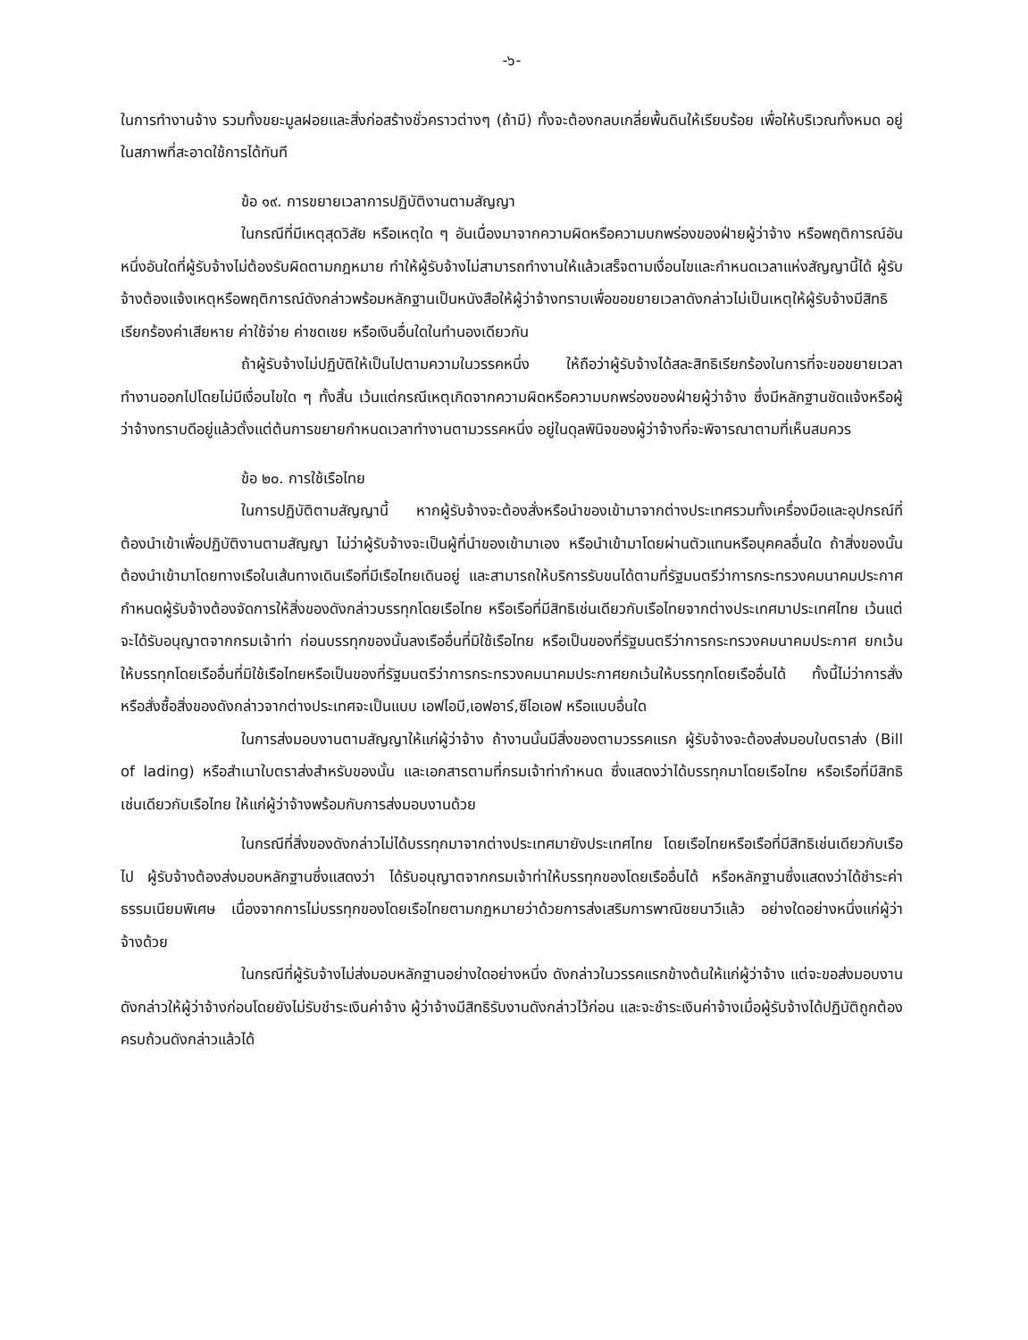-๖-
ในการทำงานจ้าง รวมทั้งขยะมูลฝอยและสิ่งก่อสร้างชั่วคราวต่างๆ (ถ้ามี) ทั้งจะต้องกลบเกลี่ยพื้นดินให้เรียบร้อย เพื่อให้บริเวณทั้งหมด อยู่ในสภาพที่สะอาดใช้การได้ทันที
ข้อ ๑๙. การขยายเวลาการปฏิบัติงานตามสัญญา
ในกรณีที่มีเหตุสุดวิสัย หรือเหตุใด ๆ อันเนื่องมาจากความผิดหรือความบกพร่องของฝ่ายผู้ว่าจ้าง หรือพฤติการณ์อันหนึ่งอันใดที่ผู้รับจ้างไม่ต้องรับผิดตามกฎหมาย ทำให้ผู้รับจ้างไม่สามารถทำงานให้แล้วเสร็จตามเงื่อนไขและกำหนดเวลาแห่งสัญญานี้ได้ ผู้รับจ้างต้องแจ้งเหตุหรือพฤติการณ์ดังกล่าวพร้อมหลักฐานเป็นหนังสือให้ผู้ว่าจ้างทราบเพื่อขอขยายเวลาดังกล่าวไม่เป็นเหตุให้ผู้รับจ้างมีสิทธิเรียกร้องค่าเสียหาย ค่าใช้จ่าย ค่าชดเชย หรือเงินอื่นใดในทำนองเดียวกัน
ถ้าผู้รับจ้างไม่ปฏิบัติให้เป็นไปตามความในวรรคหนึ่ง ให้ถือว่าผู้รับจ้างได้สละสิทธิเรียกร้องในการที่จะขอขยายเวลาทำงานออกไปโดยไม่มีเงื่อนไขใด ๆ ทั้งสิ้น เว้นแต่กรณีเหตุเกิดจากความผิดหรือความบกพร่องของฝ่ายผู้ว่าจ้าง ซึ่งมีหลักฐานชัดแจ้งหรือผู้ว่าจ้างทราบดีอยู่แล้วตั้งแต่ต้นการขยายกำหนดเวลาทำงานตามวรรคหนึ่ง อยู่ในดุลพินิจของผู้ว่าจ้างที่จะพิจารณาตามที่เห็นสมควร
ข้อ ๒๐. การใช้เรือไทย
ในการปฏิบัติตามสัญญานี้ หากผู้รับจ้างจะต้องสั่งหรือนำของเข้ามาจากต่างประเทศรวมทั้งเครื่องมือและอุปกรณ์ที่ต้องนำเข้าเพื่อปฏิบัติงานตามสัญญา ไม่ว่าผู้รับจ้างจะเป็นผู้ที่นำของเข้ามาเอง หรือนำเข้ามาโดยผ่านตัวแทนหรือบุคคลอื่นใด ถ้าสิ่งของนั้นต้องนำเข้ามาโดยทางเรือในเส้นทางเดินเรือที่มีเรือไทยเดินอยู่ และสามารถให้บริการรับขนได้ตามที่รัฐมนตรีว่าการกระทรวงคมนาคมประกาศกำหนดผู้รับจ้างต้องจัดการให้สิ่งของดังกล่าวบรรทุกโดยเรือไทย หรือเรือที่มีสิทธิเช่นเดียวกับเรือไทยจากต่างประเทศมาประเทศไทย เว้นแต่จะได้รับอนุญาตจากกรมเจ้าท่า ก่อนบรรทุกของนั้นลงเรืออื่นที่มิใช้เรือไทย หรือเป็นของที่รัฐมนตรีว่าการกระทรวงคมนาคมประกาศ ยกเว้นให้บรรทุกโดยเรืออื่นที่มิใช้เรือไทยหรือเป็นของที่รัฐมนตรีว่าการกระทรวงคมนาคมประกาศยกเว้นให้บรรทุกโดยเรืออื่นได้ ทั้งนี้ไม่ว่าการสั่งหรือสั่งซื้อสิ่งของดังกล่าวจากต่างประเทศจะเป็นแบบ เอฟไอบี,เอฟอาร์,ซีไอเอฟ หรือแบบอื่นใด
ในการส่งมอบงานตามสัญญาให้แก่ผู้ว่าจ้าง ถ้างานนั้นมีสิ่งของตามวรรคแรก ผู้รับจ้างจะต้องส่งมอบใบตราส่ง (Bill of lading) หรือสำเนาใบตราส่งสำหรับของนั้น และเอกสารตามที่กรมเจ้าท่ากำหนด ซึ่งแสดงว่าได้บรรทุกมาโดยเรือไทย หรือเรือที่มีสิทธิเช่นเดียวกับเรือไทย ให้แก่ผู้ว่าจ้างพร้อมกับการส่งมอบงานด้วย
ในกรณีที่สิ่งของดังกล่าวไม่ได้บรรทุกมาจากต่างประเทศมายังประเทศไทย โดยเรือไทยหรือเรือที่มีสิทธิเช่นเดียวกับเรือไป ผู้รับจ้างต้องส่งมอบหลักฐานซึ่งแสดงว่า ได้รับอนุญาตจากกรมเจ้าท่าให้บรรทุกของโดยเรืออื่นได้ หรือหลักฐานซึ่งแสดงว่าได้ชำระค่าธรรมเนียมพิเศษ เนื่องจากการไม่บรรทุกของโดยเรือไทยตามกฎหมายว่าด้วยการส่งเสริมการพาณิชยนาวีแล้ว อย่างใดอย่างหนึ่งแก่ผู้ว่าจ้างด้วย
ในกรณีที่ผู้รับจ้างไม่ส่งมอบหลักฐานอย่างใดอย่างหนึ่ง ดังกล่าวในวรรคแรกข้างต้นให้แก่ผู้ว่าจ้าง แต่จะขอส่งมอบงานดังกล่าวให้ผู้ว่าจ้างก่อนโดยยังไม่รับชำระเงินค่าจ้าง ผู้ว่าจ้างมีสิทธิรับงานดังกล่าวไว้ก่อน และจะชำระเงินค่าจ้างเมื่อผู้รับจ้างได้ปฏิบัติถูกต้องครบถ้วนดังกล่าวแล้วได้